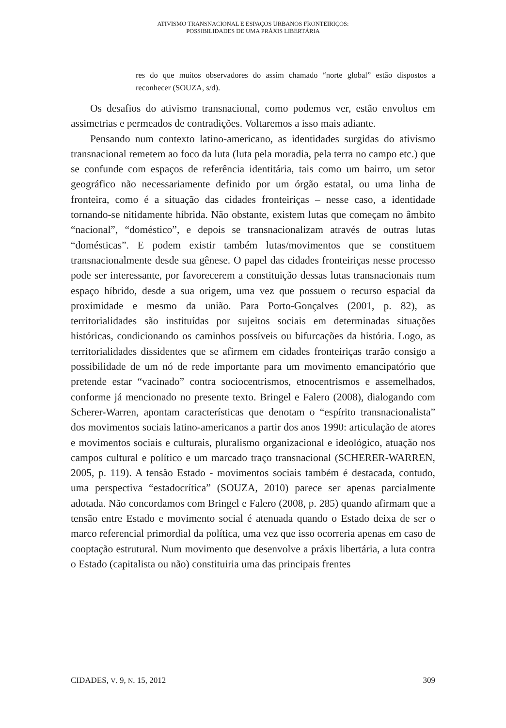ATIVISMO TRANSNACIONAL E ESPAÇOS URBANOS FRONTEIRIÇOS:
POSSIBILIDADES DE UMA PRÁXIS LIBERTÁRIA
res do que muitos observadores do assim chamado “norte global” estão dispostos a reconhecer (SOUZA, s/d).
Os desafios do ativismo transnacional, como podemos ver, estão envoltos em assimetrias e permeados de contradições. Voltaremos a isso mais adiante.
Pensando num contexto latino-americano, as identidades surgidas do ativismo transnacional remetem ao foco da luta (luta pela moradia, pela terra no campo etc.) que se confunde com espaços de referência identitária, tais como um bairro, um setor geográfico não necessariamente definido por um órgão estatal, ou uma linha de fronteira, como é a situação das cidades fronteiriças – nesse caso, a identidade tornando-se nitidamente híbrida. Não obstante, existem lutas que começam no âmbito “nacional”, “doméstico”, e depois se transnacionalizam através de outras lutas “domésticas”. E podem existir também lutas/movimentos que se constituem transnacionalmente desde sua gênese. O papel das cidades fronteiriças nesse processo pode ser interessante, por favorecerem a constituição dessas lutas transnacionais num espaço híbrido, desde a sua origem, uma vez que possuem o recurso espacial da proximidade e mesmo da união. Para Porto-Gonçalves (2001, p. 82), as territorialidades são instituídas por sujeitos sociais em determinadas situações históricas, condicionando os caminhos possíveis ou bifurcações da história. Logo, as territorialidades dissidentes que se afirmem em cidades fronteiriças trarão consigo a possibilidade de um nó de rede importante para um movimento emancipatório que pretende estar “vacinado” contra sociocentrismos, etnocentrismos e assemelhados, conforme já mencionado no presente texto. Bringel e Falero (2008), dialogando com Scherer-Warren, apontam características que denotam o “espírito transnacionalista” dos movimentos sociais latino-americanos a partir dos anos 1990: articulação de atores e movimentos sociais e culturais, pluralismo organizacional e ideológico, atuação nos campos cultural e político e um marcado traço transnacional (SCHERER-WARREN, 2005, p. 119). A tensão Estado - movimentos sociais também é destacada, contudo, uma perspectiva “estadocrítica” (SOUZA, 2010) parece ser apenas parcialmente adotada. Não concordamos com Bringel e Falero (2008, p. 285) quando afirmam que a tensão entre Estado e movimento social é atenuada quando o Estado deixa de ser o marco referencial primordial da política, uma vez que isso ocorreria apenas em caso de cooptação estrutural. Num movimento que desenvolve a práxis libertária, a luta contra o Estado (capitalista ou não) constituiria uma das principais frentes
CIDADES, V. 9, N. 15, 2012 309